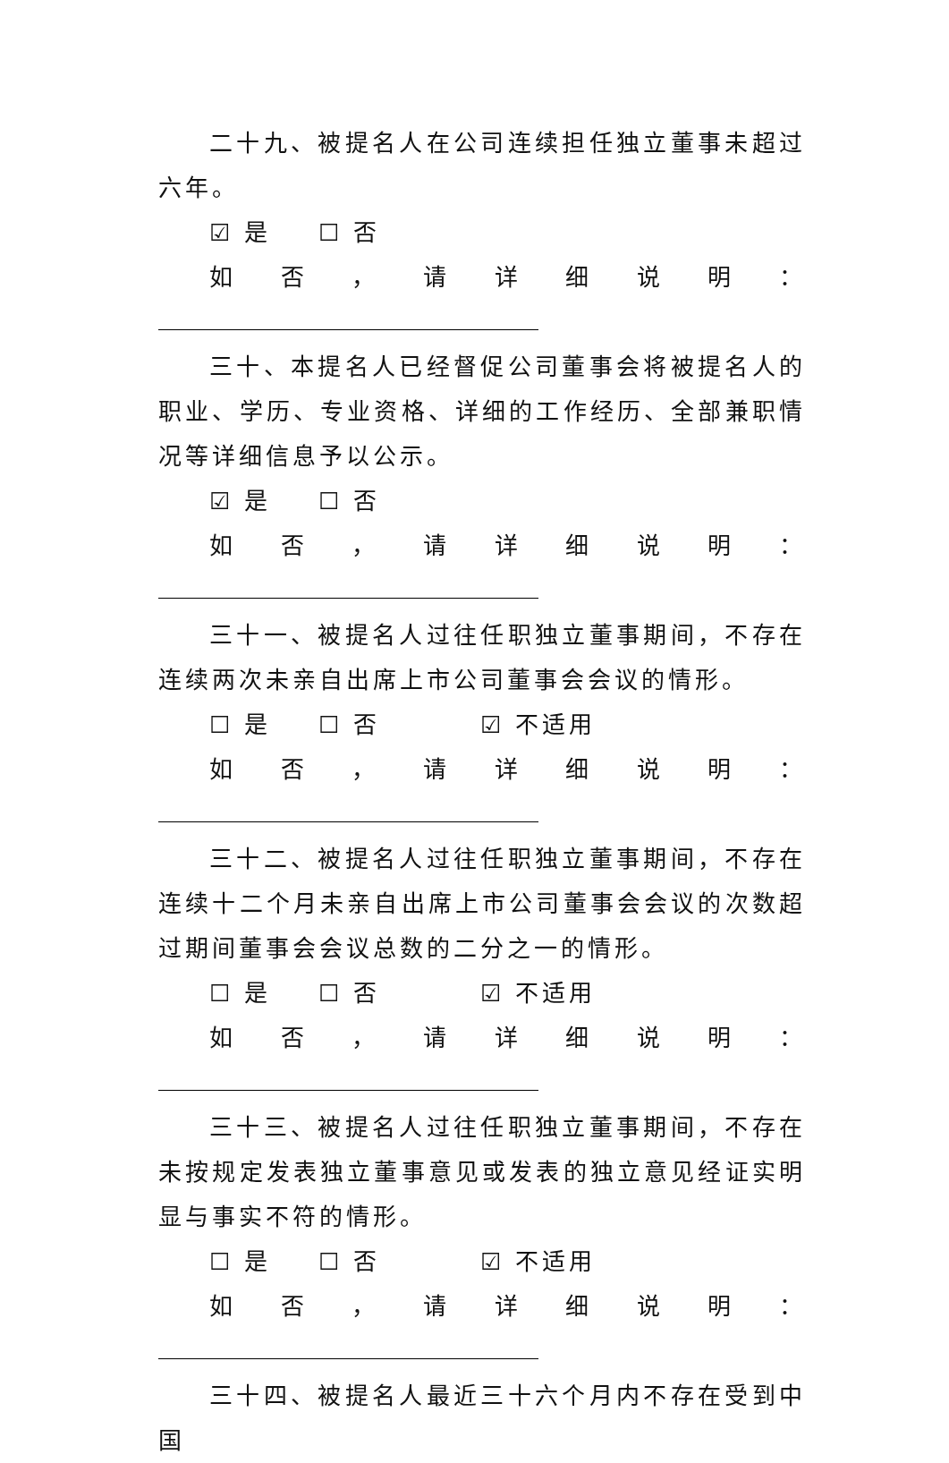二十九、被提名人在公司连续担任独立董事未超过六年。
☑ 是 ☐ 否
如否，请详细说明：
三十、本提名人已经督促公司董事会将被提名人的职业、学历、专业资格、详细的工作经历、全部兼职情况等详细信息予以公示。
☑ 是 ☐ 否
如否，请详细说明：
三十一、被提名人过往任职独立董事期间，不存在连续两次未亲自出席上市公司董事会会议的情形。
☐ 是 ☐ 否 ☑ 不适用
如否，请详细说明：
三十二、被提名人过往任职独立董事期间，不存在连续十二个月未亲自出席上市公司董事会会议的次数超过期间董事会会议总数的二分之一的情形。
☐ 是 ☐ 否 ☑ 不适用
如否，请详细说明：
三十三、被提名人过往任职独立董事期间，不存在未按规定发表独立董事意见或发表的独立意见经证实明显与事实不符的情形。
☐ 是 ☐ 否 ☑ 不适用
如否，请详细说明：
三十四、被提名人最近三十六个月内不存在受到中国